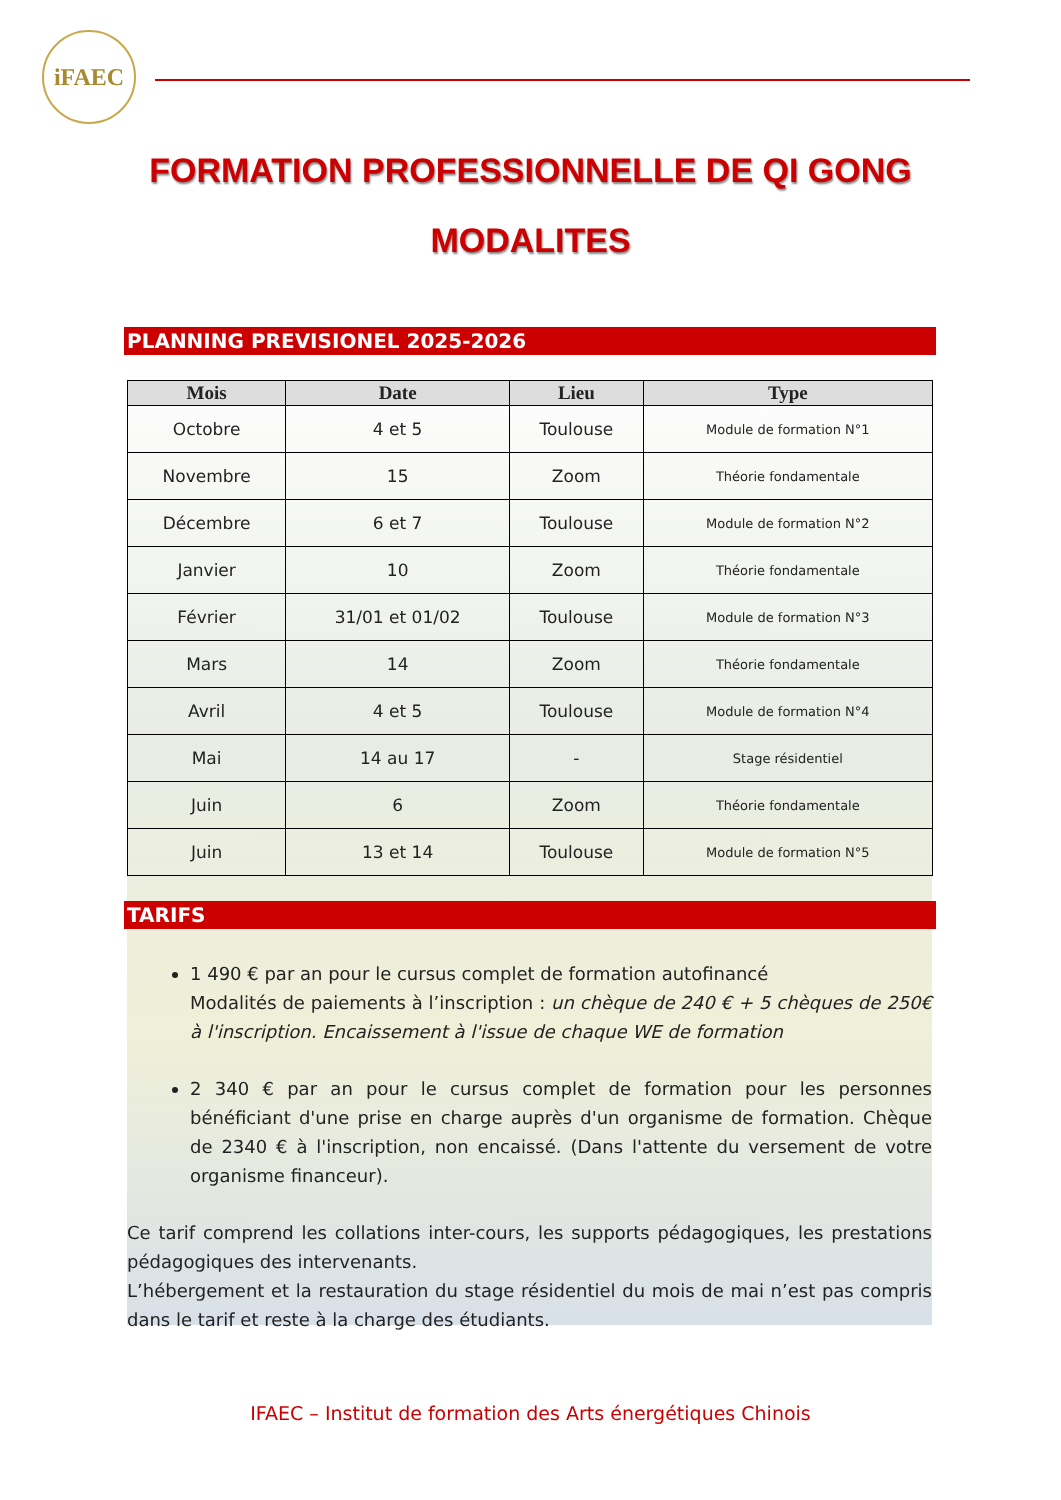iFAEC
FORMATION PROFESSIONNELLE DE QI GONG
MODALITES
PLANNING PREVISIONEL 2025-2026
| Mois | Date | Lieu | Type |
| --- | --- | --- | --- |
| Octobre | 4 et 5 | Toulouse | Module de formation N°1 |
| Novembre | 15 | Zoom | Théorie fondamentale |
| Décembre | 6 et 7 | Toulouse | Module de formation N°2 |
| Janvier | 10 | Zoom | Théorie fondamentale |
| Février | 31/01 et 01/02 | Toulouse | Module de formation N°3 |
| Mars | 14 | Zoom | Théorie fondamentale |
| Avril | 4 et 5 | Toulouse | Module de formation N°4 |
| Mai | 14 au 17 | - | Stage résidentiel |
| Juin | 6 | Zoom | Théorie fondamentale |
| Juin | 13 et 14 | Toulouse | Module de formation N°5 |
TARIFS
1 490 € par an pour le cursus complet de formation autofinancé
Modalités de paiements à l’inscription : un chèque de 240 € + 5 chèques de 250€ à l'inscription. Encaissement à l'issue de chaque WE de formation
2 340 € par an pour le cursus complet de formation pour les personnes bénéficiant d'une prise en charge auprès d'un organisme de formation. Chèque de 2340 € à l'inscription, non encaissé. (Dans l'attente du versement de votre organisme financeur).
Ce tarif comprend les collations inter-cours, les supports pédagogiques, les prestations pédagogiques des intervenants.
L’hébergement et la restauration du stage résidentiel du mois de mai n’est pas compris dans le tarif et reste à la charge des étudiants.
IFAEC – Institut de formation des Arts énergétiques Chinois